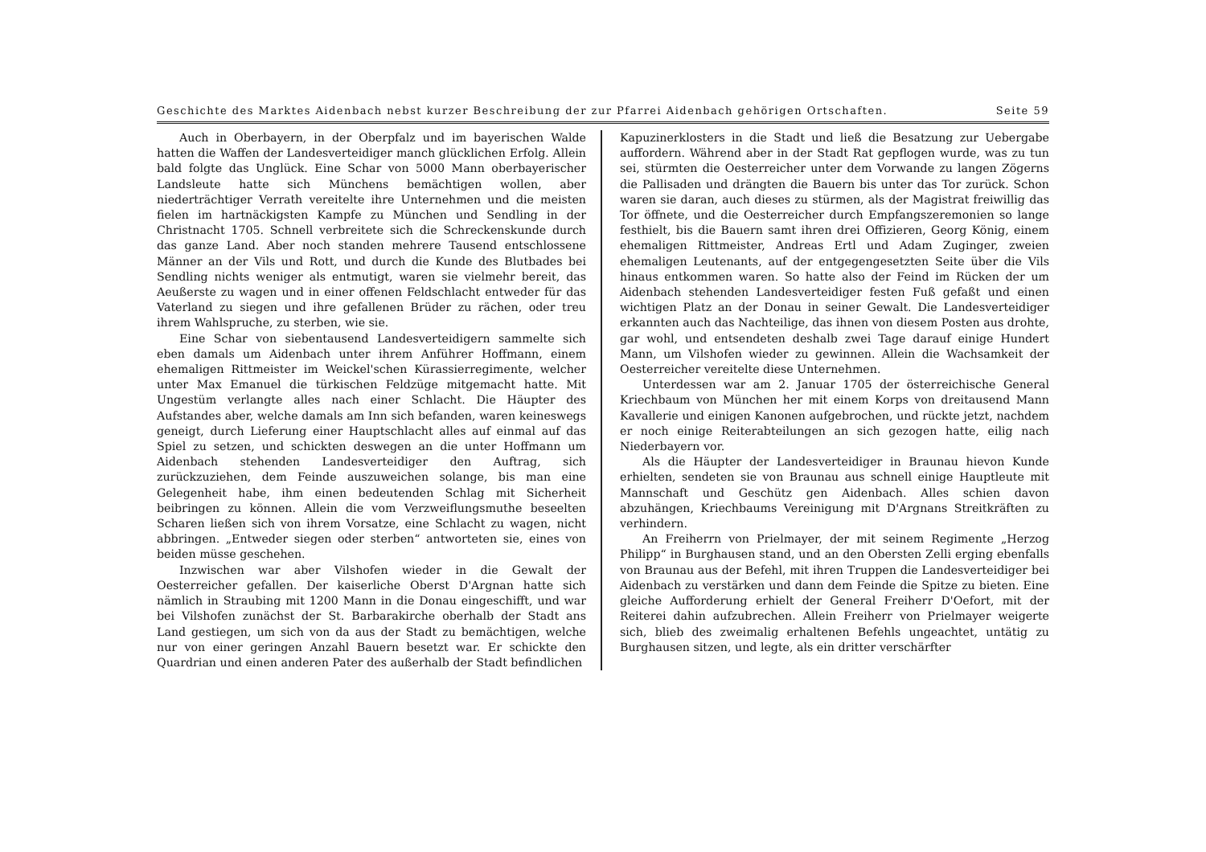Geschichte des Marktes Aidenbach nebst kurzer Beschreibung der zur Pfarrei Aidenbach gehörigen Ortschaften. Seite 59
Auch in Oberbayern, in der Oberpfalz und im bayerischen Walde hatten die Waffen der Landesverteidiger manch glücklichen Erfolg. Allein bald folgte das Unglück. Eine Schar von 5000 Mann oberbayerischer Landsleute hatte sich Münchens bemächtigen wollen, aber niederträchtiger Verrath vereitelte ihre Unternehmen und die meisten fielen im hartnäckigsten Kampfe zu München und Sendling in der Christnacht 1705. Schnell verbreitete sich die Schreckenskunde durch das ganze Land. Aber noch standen mehrere Tausend entschlossene Männer an der Vils und Rott, und durch die Kunde des Blutbades bei Sendling nichts weniger als entmutigt, waren sie vielmehr bereit, das Aeußerste zu wagen und in einer offenen Feldschlacht entweder für das Vaterland zu siegen und ihre gefallenen Brüder zu rächen, oder treu ihrem Wahlspruche, zu sterben, wie sie.
Eine Schar von siebentausend Landesverteidigern sammelte sich eben damals um Aidenbach unter ihrem Anführer Hoffmann, einem ehemaligen Rittmeister im Weickel'schen Kürassierregimente, welcher unter Max Emanuel die türkischen Feldzüge mitgemacht hatte. Mit Ungestüm verlangte alles nach einer Schlacht. Die Häupter des Aufstandes aber, welche damals am Inn sich befanden, waren keineswegs geneigt, durch Lieferung einer Hauptschlacht alles auf einmal auf das Spiel zu setzen, und schickten deswegen an die unter Hoffmann um Aidenbach stehenden Landesverteidiger den Auftrag, sich zurückzuziehen, dem Feinde auszuweichen solange, bis man eine Gelegenheit habe, ihm einen bedeutenden Schlag mit Sicherheit beibringen zu können. Allein die vom Verzweiflungsmuthe beseelten Scharen ließen sich von ihrem Vorsatze, eine Schlacht zu wagen, nicht abbringen. „Entweder siegen oder sterben“ antworteten sie, eines von beiden müsse geschehen.
Inzwischen war aber Vilshofen wieder in die Gewalt der Oesterreicher gefallen. Der kaiserliche Oberst D'Argnan hatte sich nämlich in Straubing mit 1200 Mann in die Donau eingeschifft, und war bei Vilshofen zunächst der St. Barbarakirche oberhalb der Stadt ans Land gestiegen, um sich von da aus der Stadt zu bemächtigen, welche nur von einer geringen Anzahl Bauern besetzt war. Er schickte den Quardrian und einen anderen Pater des außerhalb der Stadt befindlichen
Kapuzinerklosters in die Stadt und ließ die Besatzung zur Uebergabe auffordern. Während aber in der Stadt Rat gepflogen wurde, was zu tun sei, stürmten die Oesterreicher unter dem Vorwande zu langen Zögerns die Pallisaden und drängten die Bauern bis unter das Tor zurück. Schon waren sie daran, auch dieses zu stürmen, als der Magistrat freiwillig das Tor öffnete, und die Oesterreicher durch Empfangszeremonien so lange festhielt, bis die Bauern samt ihren drei Offizieren, Georg König, einem ehemaligen Rittmeister, Andreas Ertl und Adam Zuginger, zweien ehemaligen Leutenants, auf der entgegengesetzten Seite über die Vils hinaus entkommen waren. So hatte also der Feind im Rücken der um Aidenbach stehenden Landesverteidiger festen Fuß gefaßt und einen wichtigen Platz an der Donau in seiner Gewalt. Die Landesverteidiger erkannten auch das Nachteilige, das ihnen von diesem Posten aus drohte, gar wohl, und entsendeten deshalb zwei Tage darauf einige Hundert Mann, um Vilshofen wieder zu gewinnen. Allein die Wachsamkeit der Oesterreicher vereitelte diese Unternehmen.
Unterdessen war am 2. Januar 1705 der österreichische General Kriechbaum von München her mit einem Korps von dreitausend Mann Kavallerie und einigen Kanonen aufgebrochen, und rückte jetzt, nachdem er noch einige Reiterabteilungen an sich gezogen hatte, eilig nach Niederbayern vor.
Als die Häupter der Landesverteidiger in Braunau hievon Kunde erhielten, sendeten sie von Braunau aus schnell einige Hauptleute mit Mannschaft und Geschütz gen Aidenbach. Alles schien davon abzuhängen, Kriechbaums Vereinigung mit D'Argnans Streitkräften zu verhindern.
An Freiherrn von Prielmayer, der mit seinem Regimente „Herzog Philipp“ in Burghausen stand, und an den Obersten Zelli erging ebenfalls von Braunau aus der Befehl, mit ihren Truppen die Landesverteidiger bei Aidenbach zu verstärken und dann dem Feinde die Spitze zu bieten. Eine gleiche Aufforderung erhielt der General Freiherr D'Oefort, mit der Reiterei dahin aufzubrechen. Allein Freiherr von Prielmayer weigerte sich, blieb des zweimalig erhaltenen Befehls ungeachtet, untätig zu Burghausen sitzen, und legte, als ein dritter verschärfter